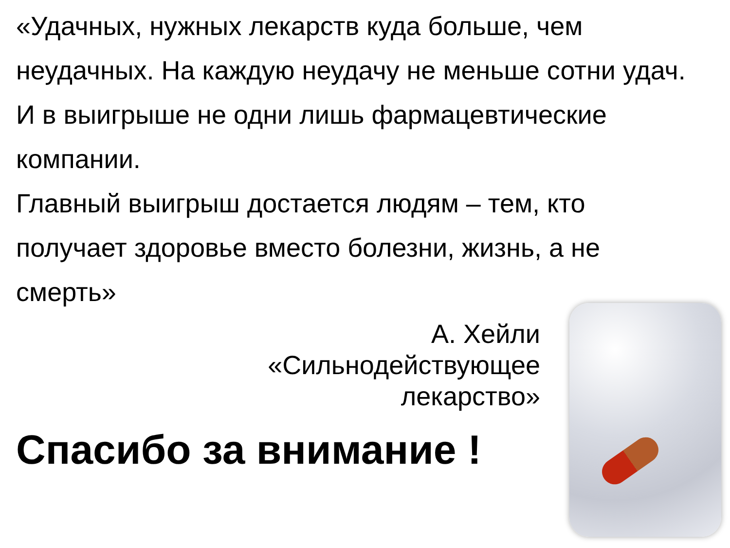«Удачных, нужных лекарств куда больше, чем неудачных. На каждую неудачу не меньше сотни удач.
И в выигрыше не одни лишь фармацевтические компании.
Главный выигрыш достается людям – тем, кто получает здоровье вместо болезни, жизнь, а не смерть»
А. Хейли
«Сильнодействующее
лекарство»
Спасибо за внимание !